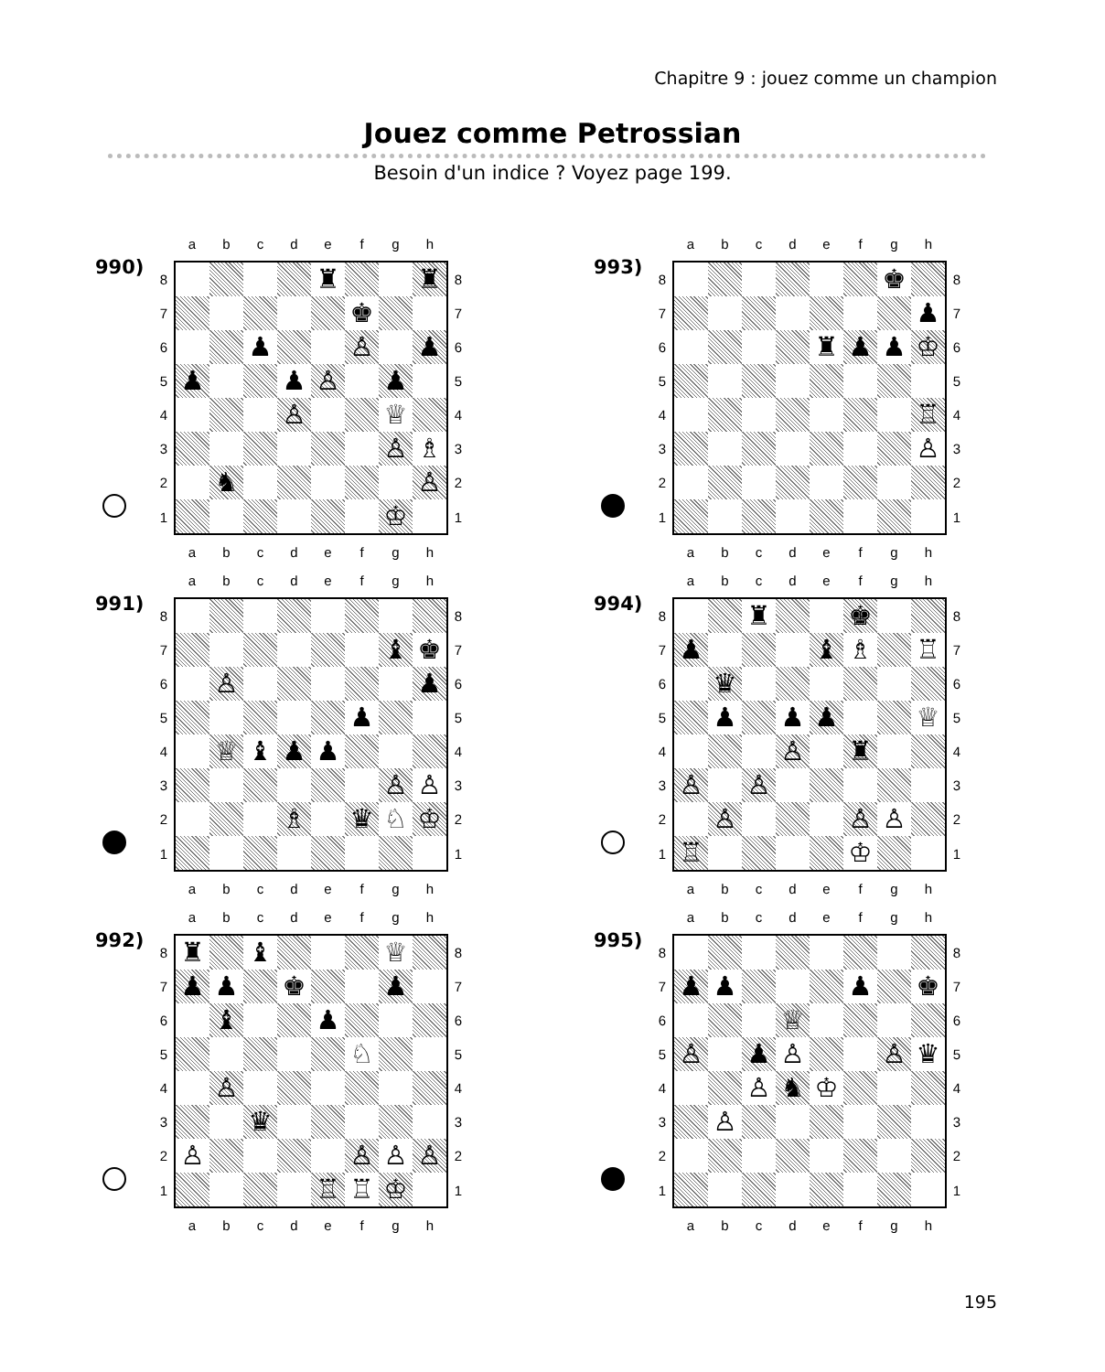Chapitre 9 : jouez comme un champion
Jouez comme Petrossian
Besoin d'un indice ? Voyez page 199.
990)
| | a | b | c | d | e | f | g | h | |
| 8 | | | | | ♜ | | | ♜ | 8 |
| 7 | | | | | | ♚ | | | 7 |
| 6 | | | ♟ | | | ♙ | | ♟ | 6 |
| 5 | ♟ | | | ♟ | ♙ | | ♟ | | 5 |
| 4 | | | | ♙ | | | ♕ | | 4 |
| 3 | | | | | | | ♙ | ♗ | 3 |
| 2 | | ♞ | | | | | | ♙ | 2 |
| 1 | | | | | | | ♔ | | 1 |
| | a | b | c | d | e | f | g | h | |
991)
| | a | b | c | d | e | f | g | h | |
| 8 | | | | | | | | | 8 |
| 7 | | | | | | | ♝ | ♚ | 7 |
| 6 | | ♙ | | | | | | ♟ | 6 |
| 5 | | | | | | ♟ | | | 5 |
| 4 | | ♕ | ♝ | ♟ | ♟ | | | | 4 |
| 3 | | | | | | | ♙ | ♙ | 3 |
| 2 | | | | ♗ | | ♛ | ♘ | ♔ | 2 |
| 1 | | | | | | | | | 1 |
| | a | b | c | d | e | f | g | h | |
992)
| | a | b | c | d | e | f | g | h | |
| 8 | ♜ | | ♝ | | | | ♕ | | 8 |
| 7 | ♟ | ♟ | | ♚ | | | ♟ | | 7 |
| 6 | | ♝ | | | ♟ | | | | 6 |
| 5 | | | | | | ♘ | | | 5 |
| 4 | | ♙ | | | | | | | 4 |
| 3 | | | ♛ | | | | | | 3 |
| 2 | ♙ | | | | | ♙ | ♙ | ♙ | 2 |
| 1 | | | | | ♖ | ♖ | ♔ | | 1 |
| | a | b | c | d | e | f | g | h | |
993)
| | a | b | c | d | e | f | g | h | |
| 8 | | | | | | | ♚ | | 8 |
| 7 | | | | | | | | ♟ | 7 |
| 6 | | | | | ♜ | ♟ | ♟ | ♔ | 6 |
| 5 | | | | | | | | | 5 |
| 4 | | | | | | | | ♖ | 4 |
| 3 | | | | | | | | ♙ | 3 |
| 2 | | | | | | | | | 2 |
| 1 | | | | | | | | | 1 |
| | a | b | c | d | e | f | g | h | |
994)
| | a | b | c | d | e | f | g | h | |
| 8 | | | ♜ | | | ♚ | | | 8 |
| 7 | ♟ | | | | ♝ | ♗ | | ♖ | 7 |
| 6 | | ♛ | | | | | | | 6 |
| 5 | | ♟ | | ♟ | ♟ | | | ♕ | 5 |
| 4 | | | | ♙ | | ♜ | | | 4 |
| 3 | ♙ | | ♙ | | | | | | 3 |
| 2 | | ♙ | | | | ♙ | ♙ | | 2 |
| 1 | ♖ | | | | | ♔ | | | 1 |
| | a | b | c | d | e | f | g | h | |
995)
| | a | b | c | d | e | f | g | h | |
| 8 | | | | | | | | | 8 |
| 7 | ♟ | ♟ | | | | ♟ | | ♚ | 7 |
| 6 | | | | ♕ | | | | | 6 |
| 5 | ♙ | | ♟ | ♙ | | | ♙ | ♛ | 5 |
| 4 | | | ♙ | ♞ | ♔ | | | | 4 |
| 3 | | ♙ | | | | | | | 3 |
| 2 | | | | | | | | | 2 |
| 1 | | | | | | | | | 1 |
| | a | b | c | d | e | f | g | h | |
195